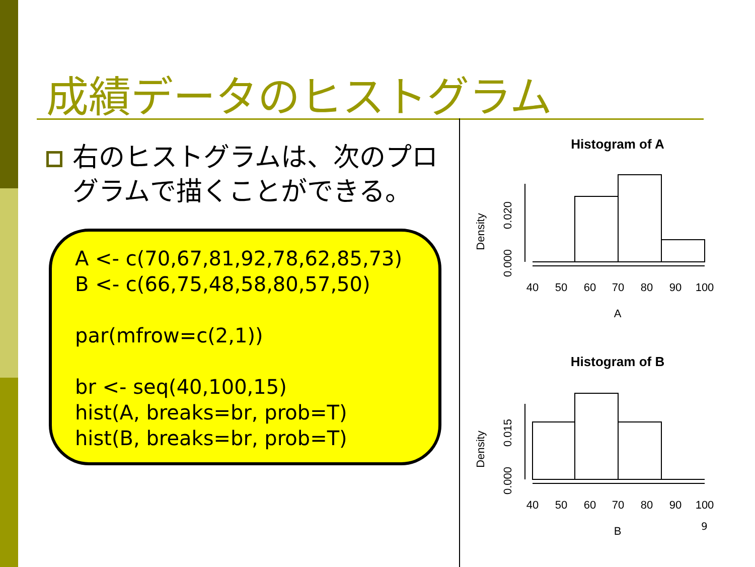成績データのヒストグラム
右のヒストグラムは、次のプログラムで描くことができる。
A <- c(70,67,81,92,78,62,85,73)
B <- c(66,75,48,58,80,57,50)
par(mfrow=c(2,1))
br <- seq(40,100,15)
hist(A, breaks=br, prob=T)
hist(B, breaks=br, prob=T)
Histogram of A
Density
0.000
0.020
40
50
60
70
80
90
100
A
Histogram of B
Density
0.000
0.015
40
50
60
70
80
90
100
B
9